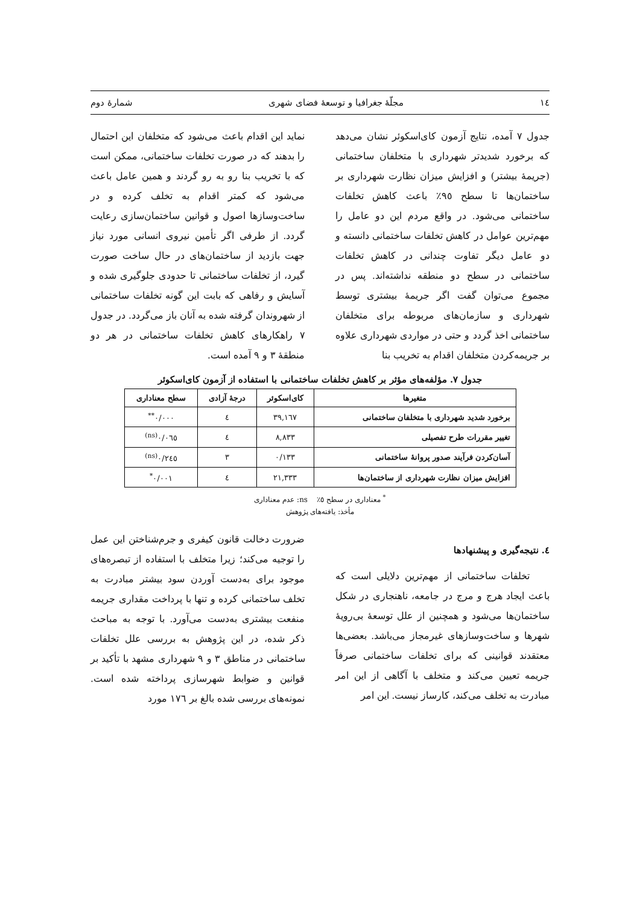١٤ مجلّهٔ جغرافیا و توسعهٔ فضای شهری شمارهٔ دوم
جدول ٧ آمده، نتایج آزمون کای‌اسکوئر نشان می‌دهد که برخورد شدیدتر شهرداری با متخلفان ساختمانی (جریمهٔ بیشتر) و افزایش میزان نظارت شهرداری بر ساختمان‌ها تا سطح ٩٥٪ باعث کاهش تخلفات ساختمانی می‌شود. در واقع مردم این دو عامل را مهم‌ترین عوامل در کاهش تخلفات ساختمانی دانسته و دو عامل دیگر تفاوت چندانی در کاهش تخلفات ساختمانی در سطح دو منطقه نداشته‌اند. پس در مجموع می‌توان گفت اگر جریمهٔ بیشتری توسط شهرداری و سازمان‌های مربوطه برای متخلفان ساختمانی اخذ گردد و حتی در مواردی شهرداری علاوه بر جریمه‌کردن متخلفان اقدام به تخریب بنا
نماید این اقدام باعث می‌شود که متخلفان این احتمال را بدهند که در صورت تخلفات ساختمانی، ممکن است که با تخریب بنا رو به رو گردند و همین عامل باعث می‌شود که کمتر اقدام به تخلف کرده و در ساخت‌وسازها اصول و قوانین ساختمان‌سازی رعایت گردد. از طرفی اگر تأمین نیروی انسانی مورد نیاز جهت بازدید از ساختمان‌های در حال ساخت صورت گیرد، از تخلفات ساختمانی تا حدودی جلوگیری شده و آسایش و رفاهی که بابت این گونه تخلفات ساختمانی از شهروندان گرفته شده به آنان باز می‌گردد. در جدول ٧ راهکارهای کاهش تخلفات ساختمانی در هر دو منطقهٔ ٣ و ٩ آمده است.
جدول ٧. مؤلفه‌های مؤثر بر کاهش تخلفات ساختمانی با استفاده از آزمون کای‌اسکوئر
| متغیرها | کای‌اسکوئر | درجهٔ آزادی | سطح معناداری |
| --- | --- | --- | --- |
| برخورد شدید شهرداری با متخلفان ساختمانی | ٣٩,١٦٧ | ٤ | ٠/٠٠٠<sup>**</sup> |
| تغییر مقررات طرح تفصیلی | ٨,٨٣٣ | ٤ | ٠/٠٦٥<sup>(ns)</sup> |
| آسان‌کردن فرآیند صدور پروانهٔ ساختمانی | ٠/١٣٣ | ٣ | ٠/٢٤٥<sup>(ns)</sup> |
| افزایش میزان نظارت شهرداری از ساختمان‌ها | ٢١,٣٣٣ | ٤ | ٠/٠٠١<sup>*</sup> |
<sup>*</sup> معناداری در سطح ٥٪ ns: عدم معناداری
مأخذ: یافته‌های پژوهش
٤. نتیجه‌گیری و پیشنهادها
تخلفات ساختمانی از مهم‌ترین دلایلی است که باعث ایجاد هرج و مرج در جامعه، ناهنجاری در شکل ساختمان‌ها می‌شود و همچنین از علل توسعهٔ بی‌رویهٔ شهرها و ساخت‌وسازهای غیرمجاز می‌باشد. بعضی‌ها معتقدند قوانینی که برای تخلفات ساختمانی صرفاً جریمه تعیین می‌کند و متخلف با آگاهی از این امر مبادرت به تخلف می‌کند، کارساز نیست. این امر
ضرورت دخالت قانون کیفری و جرم‌شناختن این عمل را توجیه می‌کند؛ زیرا متخلف با استفاده از تبصره‌های موجود برای به‌دست آوردن سود بیشتر مبادرت به تخلف ساختمانی کرده و تنها با پرداخت مقداری جریمه منفعت بیشتری به‌دست می‌آورد. با توجه به مباحث ذکر شده، در این پژوهش به بررسی علل تخلفات ساختمانی در مناطق ٣ و ٩ شهرداری مشهد با تأکید بر قوانین و ضوابط شهرسازی پرداخته شده است. نمونه‌های بررسی شده بالغ بر ١٧٦ مورد